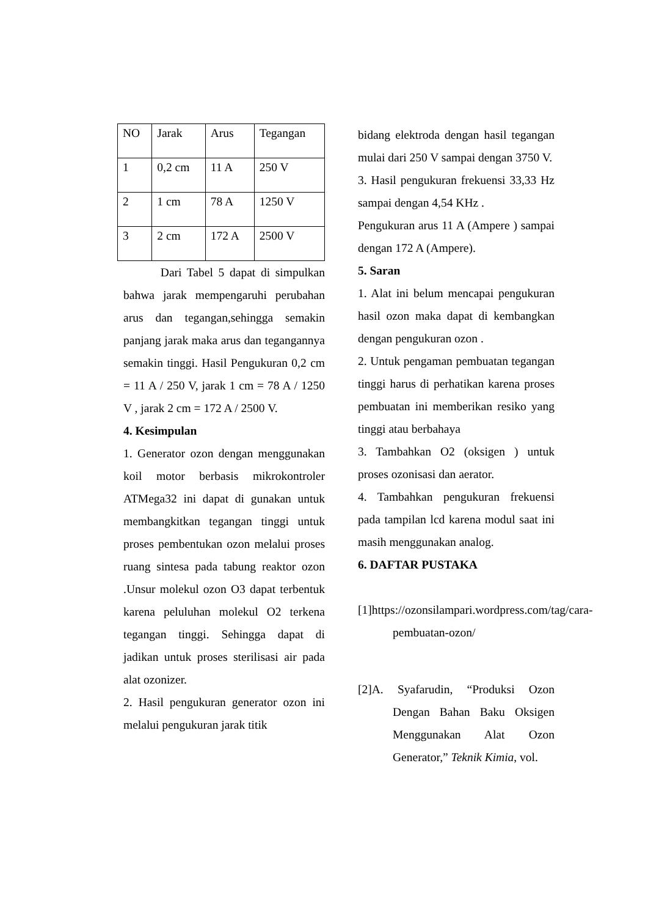| NO | Jarak | Arus | Tegangan |
| --- | --- | --- | --- |
| 1 | 0,2 cm | 11 A | 250 V |
| 2 | 1 cm | 78 A | 1250 V |
| 3 | 2 cm | 172 A | 2500 V |
Dari Tabel 5 dapat di simpulkan bahwa jarak mempengaruhi perubahan arus dan tegangan,sehingga semakin panjang jarak maka arus dan tegangannya semakin tinggi. Hasil Pengukuran 0,2 cm = 11 A / 250 V, jarak 1 cm = 78 A / 1250 V , jarak 2 cm = 172 A / 2500 V.
4. Kesimpulan
1. Generator ozon dengan menggunakan koil motor berbasis mikrokontroler ATMega32 ini dapat di gunakan untuk membangkitkan tegangan tinggi untuk proses pembentukan ozon melalui proses ruang sintesa pada tabung reaktor ozon .Unsur molekul ozon O3 dapat terbentuk karena peluluhan molekul O2 terkena tegangan tinggi. Sehingga dapat di jadikan untuk proses sterilisasi air pada alat ozonizer.
2. Hasil pengukuran generator ozon ini melalui pengukuran jarak titik
bidang elektroda dengan hasil tegangan mulai dari 250 V sampai dengan 3750 V.
3. Hasil pengukuran frekuensi 33,33 Hz sampai dengan 4,54 KHz .
Pengukuran arus 11 A (Ampere ) sampai dengan 172 A (Ampere).
5. Saran
1. Alat ini belum mencapai pengukuran hasil ozon maka dapat di kembangkan dengan pengukuran ozon .
2. Untuk pengaman pembuatan tegangan tinggi harus di perhatikan karena proses pembuatan ini memberikan resiko yang tinggi atau berbahaya
3. Tambahkan O2 (oksigen ) untuk proses ozonisasi dan aerator.
4. Tambahkan pengukuran frekuensi pada tampilan lcd karena modul saat ini masih menggunakan analog.
6. DAFTAR PUSTAKA
[1]https://ozonsilampari.wordpress.com/tag/cara-pembuatan-ozon/
[2]A. Syafarudin, “Produksi Ozon Dengan Bahan Baku Oksigen Menggunakan Alat Ozon Generator,” Teknik Kimia, vol.